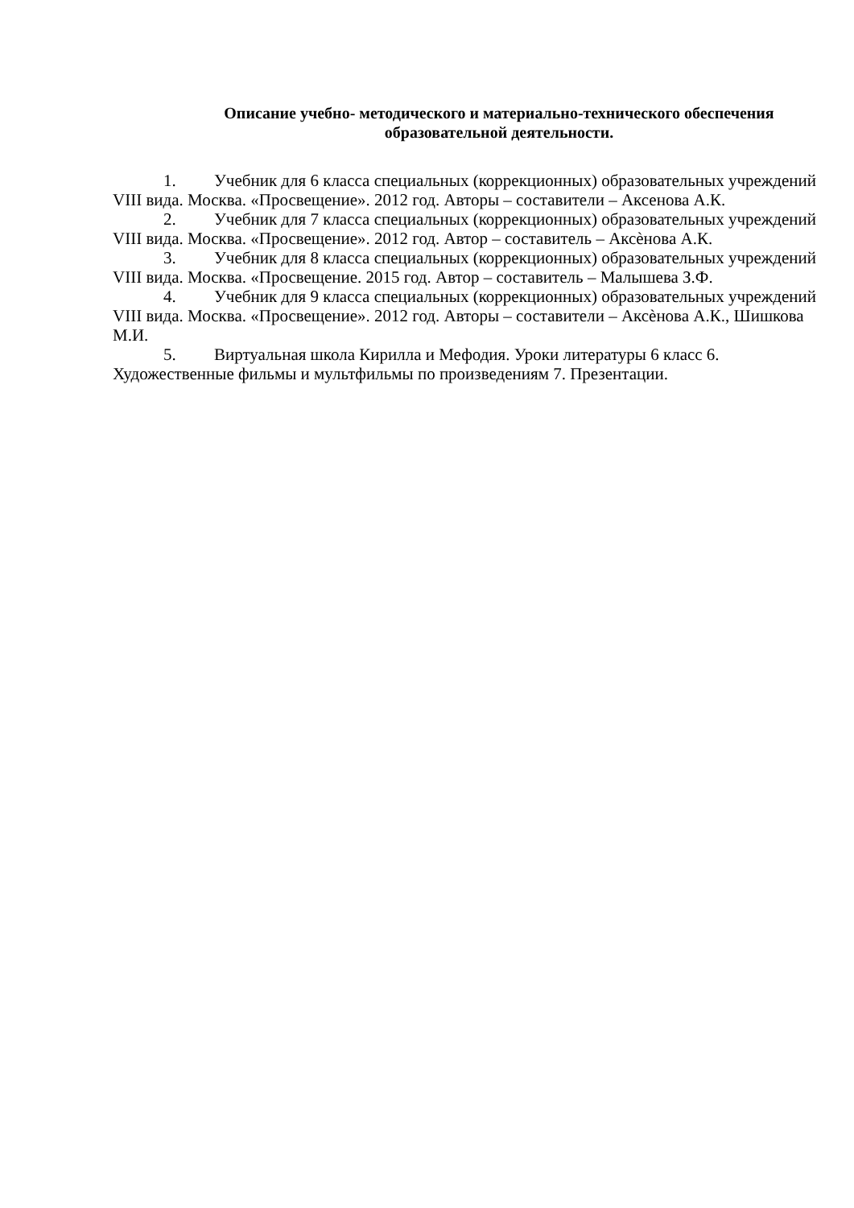Описание учебно- методического и материально-технического обеспечения
образовательной деятельности.
1. Учебник для 6 класса специальных (коррекционных) образовательных учреждений VIII вида. Москва. «Просвещение». 2012 год. Авторы – составители – Аксенова А.К.
2. Учебник для 7 класса специальных (коррекционных) образовательных учреждений VIII вида. Москва. «Просвещение». 2012 год. Автор – составитель – Аксѐнова А.К.
3. Учебник для 8 класса специальных (коррекционных) образовательных учреждений VIII вида. Москва. «Просвещение. 2015 год. Автор – составитель – Малышева З.Ф.
4. Учебник для 9 класса специальных (коррекционных) образовательных учреждений VIII вида. Москва. «Просвещение». 2012 год. Авторы – составители – Аксѐнова А.К., Шишкова М.И.
5. Виртуальная школа Кирилла и Мефодия. Уроки литературы 6 класс 6. Художественные фильмы и мультфильмы по произведениям 7. Презентации.